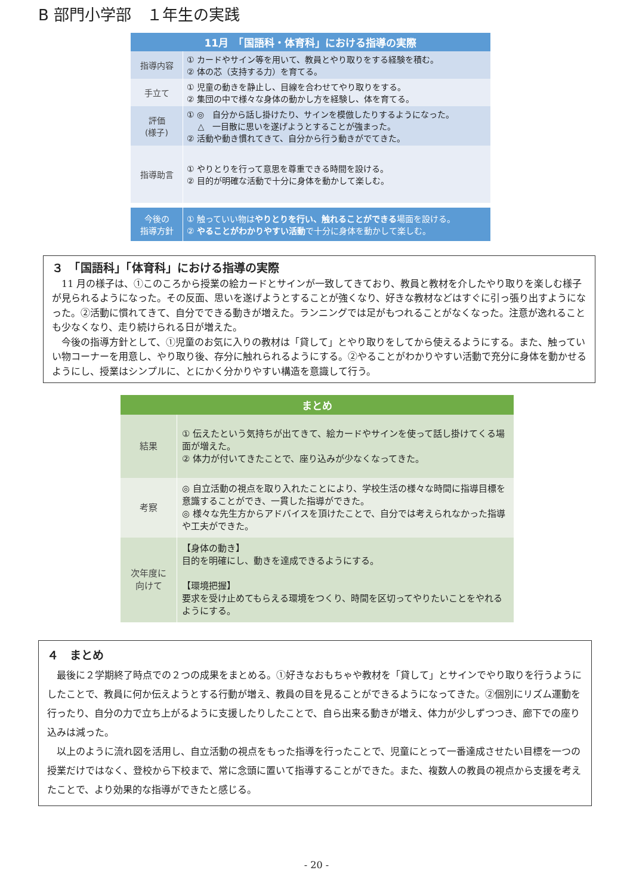B 部門小学部　１年生の実践
| 11月 「国語科・体育科」における指導の実際 | |
| --- | --- |
| 指導内容 | ① カードやサイン等を用いて、教員とやり取りをする経験を積む。 ② 体の芯（支持する力）を育てる。 |
| 手立て | ① 児童の動きを静止し、目線を合わせてやり取りをする。 ② 集団の中で様々な身体の動かし方を経験し、体を育てる。 |
| 評価 (様子) | ① ◎ 自分から話し掛けたり、サインを模倣したりするようになった。 △ 一目散に思いを遂げようとすることが強まった。 ② 活動や動き慣れてきて、自分から行う動きがでてきた。 |
| 指導助言 | ① やりとりを行って意思を尊重できる時間を設ける。 ② 目的が明確な活動で十分に身体を動かして楽しむ。 |
| 今後の 指導方針 | ① 触っていい物は やりとりを行い、触れることができる 場面を設ける。 ② やることがわかりやすい活動 で十分に身体を動かして楽しむ。 |
３　「国語科」「体育科」における指導の実際
　11 月の様子は、①このころから授業の絵カードとサインが一致してきており、教員と教材を介したやり取りを楽しむ様子が見られるようになった。その反面、思いを遂げようとすることが強くなり、好きな教材などはすぐに引っ張り出すようになった。②活動に慣れてきて、自分でできる動きが増えた。ランニングでは足がもつれることがなくなった。注意が逸れることも少なくなり、走り続けられる日が増えた。
　今後の指導方針として、①児童のお気に入りの教材は「貸して」とやり取りをしてから使えるようにする。また、触っていい物コーナーを用意し、やり取り後、存分に触れられるようにする。②やることがわかりやすい活動で充分に身体を動かせるようにし、授業はシンプルに、とにかく分かりやすい構造を意識して行う。
| まとめ | |
| --- | --- |
| 結果 | ① 伝えたという気持ちが出てきて、絵カードやサインを使って話し掛けてくる場面が増えた。 ② 体力が付いてきたことで、座り込みが少なくなってきた。 |
| 考察 | ◎ 自立活動の視点を取り入れたことにより、学校生活の様々な時間に指導目標を意識することができ、一貫した指導ができた。 ◎ 様々な先生方からアドバイスを頂けたことで、自分では考えられなかった指導や工夫ができた。 |
| 次年度に 向けて | 【身体の動き】 目的を明確にし、動きを達成できるようにする。 【環境把握】 要求を受け止めてもらえる環境をつくり、時間を区切ってやりたいことをやれるようにする。 |
４　まとめ
　最後に２学期終了時点での２つの成果をまとめる。①好きなおもちゃや教材を「貸して」とサインでやり取りを行うようにしたことで、教員に何か伝えようとする行動が増え、教員の目を見ることができるようになってきた。②個別にリズム運動を行ったり、自分の力で立ち上がるように支援したりしたことで、自ら出来る動きが増え、体力が少しずつつき、廊下での座り込みは減った。
　以上のように流れ図を活用し、自立活動の視点をもった指導を行ったことで、児童にとって一番達成させたい目標を一つの授業だけではなく、登校から下校まで、常に念頭に置いて指導することができた。また、複数人の教員の視点から支援を考えたことで、より効果的な指導ができたと感じる。
- 20 -